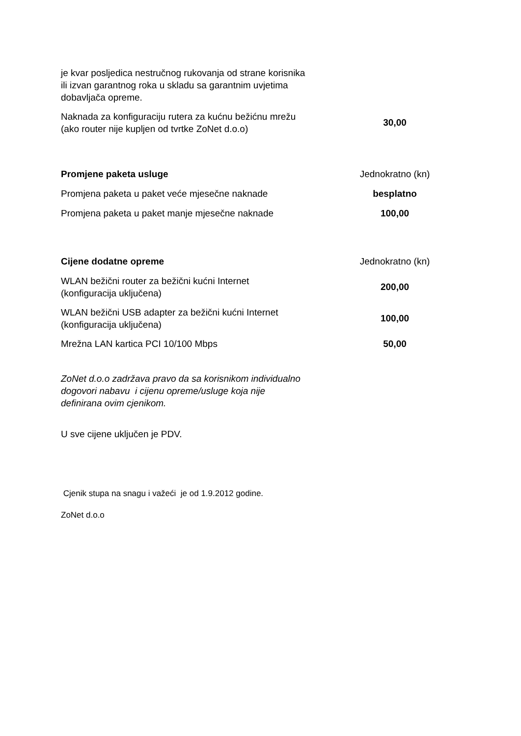je kvar posljedica nestručnog rukovanja od strane korisnika
ili izvan garantnog roka u skladu sa garantnim uvjetima
dobavljača opreme.
| Naknada za konfiguraciju rutera za kućnu bežićnu mrežu (ako router nije kupljen od tvrtke ZoNet d.o.o) | 30,00 |
| Promjene paketa usluge | Jednokratno (kn) |
| --- | --- |
| Promjena paketa u paket veće mjesečne naknade | besplatno |
| Promjena paketa u paket manje mjesečne naknade | 100,00 |
| Cijene dodatne opreme | Jednokratno (kn) |
| --- | --- |
| WLAN bežični router za bežični kućni Internet (konfiguracija uključena) | 200,00 |
| WLAN bežični USB adapter za bežični kućni Internet (konfiguracija uključena) | 100,00 |
| Mrežna LAN kartica PCI 10/100 Mbps | 50,00 |
ZoNet d.o.o zadržava pravo da sa korisnikom individualno
dogovori nabavu i cijenu opreme/usluge koja nije
definirana ovim cjenikom.
U sve cijene uključen je PDV.
Cjenik stupa na snagu i važeći je od 1.9.2012 godine.
ZoNet d.o.o